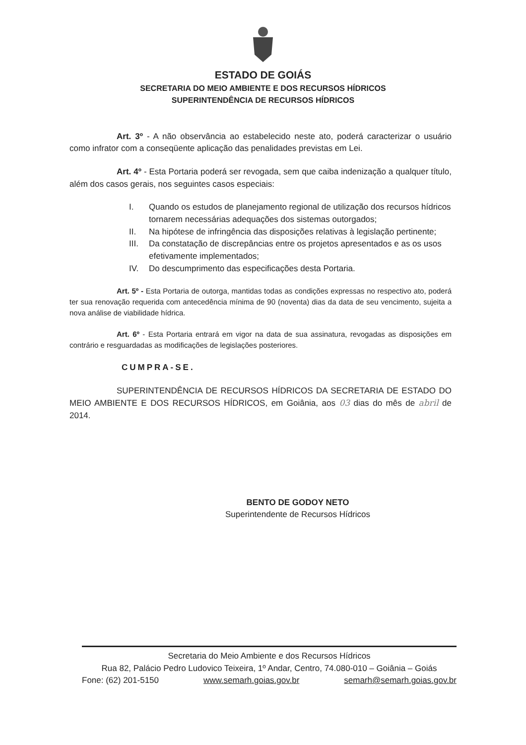ESTADO DE GOIÁS
SECRETARIA DO MEIO AMBIENTE E DOS RECURSOS HÍDRICOS
SUPERINTENDÊNCIA DE RECURSOS HÍDRICOS
Art. 3º - A não observância ao estabelecido neste ato, poderá caracterizar o usuário como infrator com a conseqüente aplicação das penalidades previstas em Lei.
Art. 4º - Esta Portaria poderá ser revogada, sem que caiba indenização a qualquer título, além dos casos gerais, nos seguintes casos especiais:
I. Quando os estudos de planejamento regional de utilização dos recursos hídricos tornarem necessárias adequações dos sistemas outorgados;
II. Na hipótese de infringência das disposições relativas à legislação pertinente;
III. Da constatação de discrepâncias entre os projetos apresentados e as os usos efetivamente implementados;
IV. Do descumprimento das especificações desta Portaria.
Art. 5º - Esta Portaria de outorga, mantidas todas as condições expressas no respectivo ato, poderá ter sua renovação requerida com antecedência mínima de 90 (noventa) dias da data de seu vencimento, sujeita a nova análise de viabilidade hídrica.
Art. 6º - Esta Portaria entrará em vigor na data de sua assinatura, revogadas as disposições em contrário e resguardadas as modificações de legislações posteriores.
CUMPRA-SE.
SUPERINTENDÊNCIA DE RECURSOS HÍDRICOS DA SECRETARIA DE ESTADO DO MEIO AMBIENTE E DOS RECURSOS HÍDRICOS, em Goiânia, aos 03 dias do mês de abril de 2014.
BENTO DE GODOY NETO
Superintendente de Recursos Hídricos
Secretaria do Meio Ambiente e dos Recursos Hídricos
Rua 82, Palácio Pedro Ludovico Teixeira, 1º Andar, Centro, 74.080-010 – Goiânia – Goiás
Fone: (62) 201-5150 www.semarh.goias.gov.br semarh@semarh.goias.gov.br